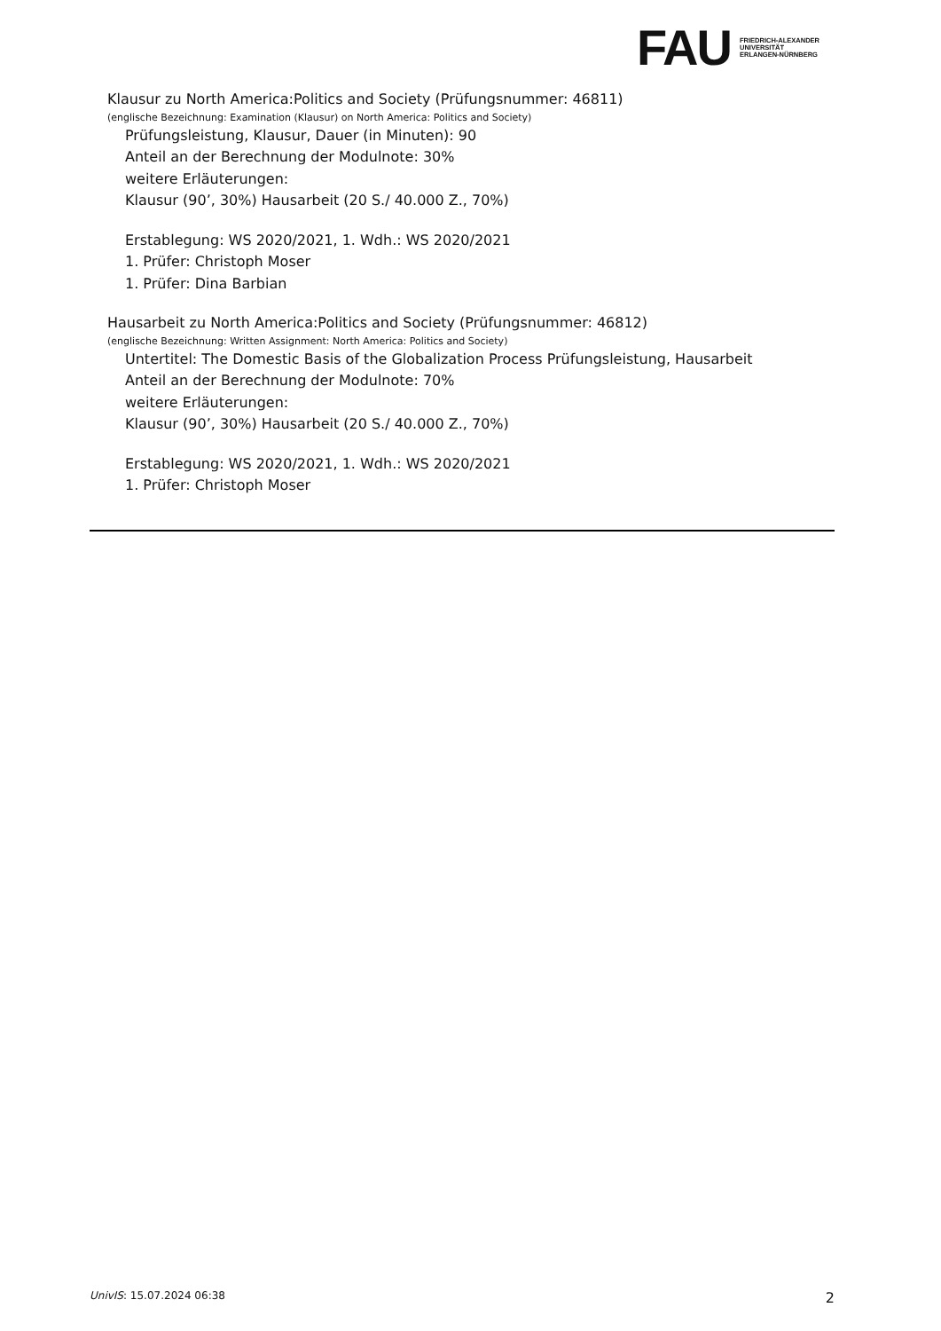FAU
FRIEDRICH-ALEXANDER
UNIVERSITÄT
ERLANGEN-NÜRNBERG
Klausur zu North America:Politics and Society (Prüfungsnummer: 46811)
(englische Bezeichnung: Examination (Klausur) on North America: Politics and Society)
Prüfungsleistung, Klausur, Dauer (in Minuten): 90
Anteil an der Berechnung der Modulnote: 30%
weitere Erläuterungen:
Klausur (90’, 30%) Hausarbeit (20 S./ 40.000 Z., 70%)
Erstablegung: WS 2020/2021, 1. Wdh.: WS 2020/2021
1. Prüfer: Christoph Moser
1. Prüfer: Dina Barbian
Hausarbeit zu North America:Politics and Society (Prüfungsnummer: 46812)
(englische Bezeichnung: Written Assignment: North America: Politics and Society)
Untertitel: The Domestic Basis of the Globalization Process Prüfungsleistung, Hausarbeit
Anteil an der Berechnung der Modulnote: 70%
weitere Erläuterungen:
Klausur (90’, 30%) Hausarbeit (20 S./ 40.000 Z., 70%)
Erstablegung: WS 2020/2021, 1. Wdh.: WS 2020/2021
1. Prüfer: Christoph Moser
UnivIS: 15.07.2024 06:38 2